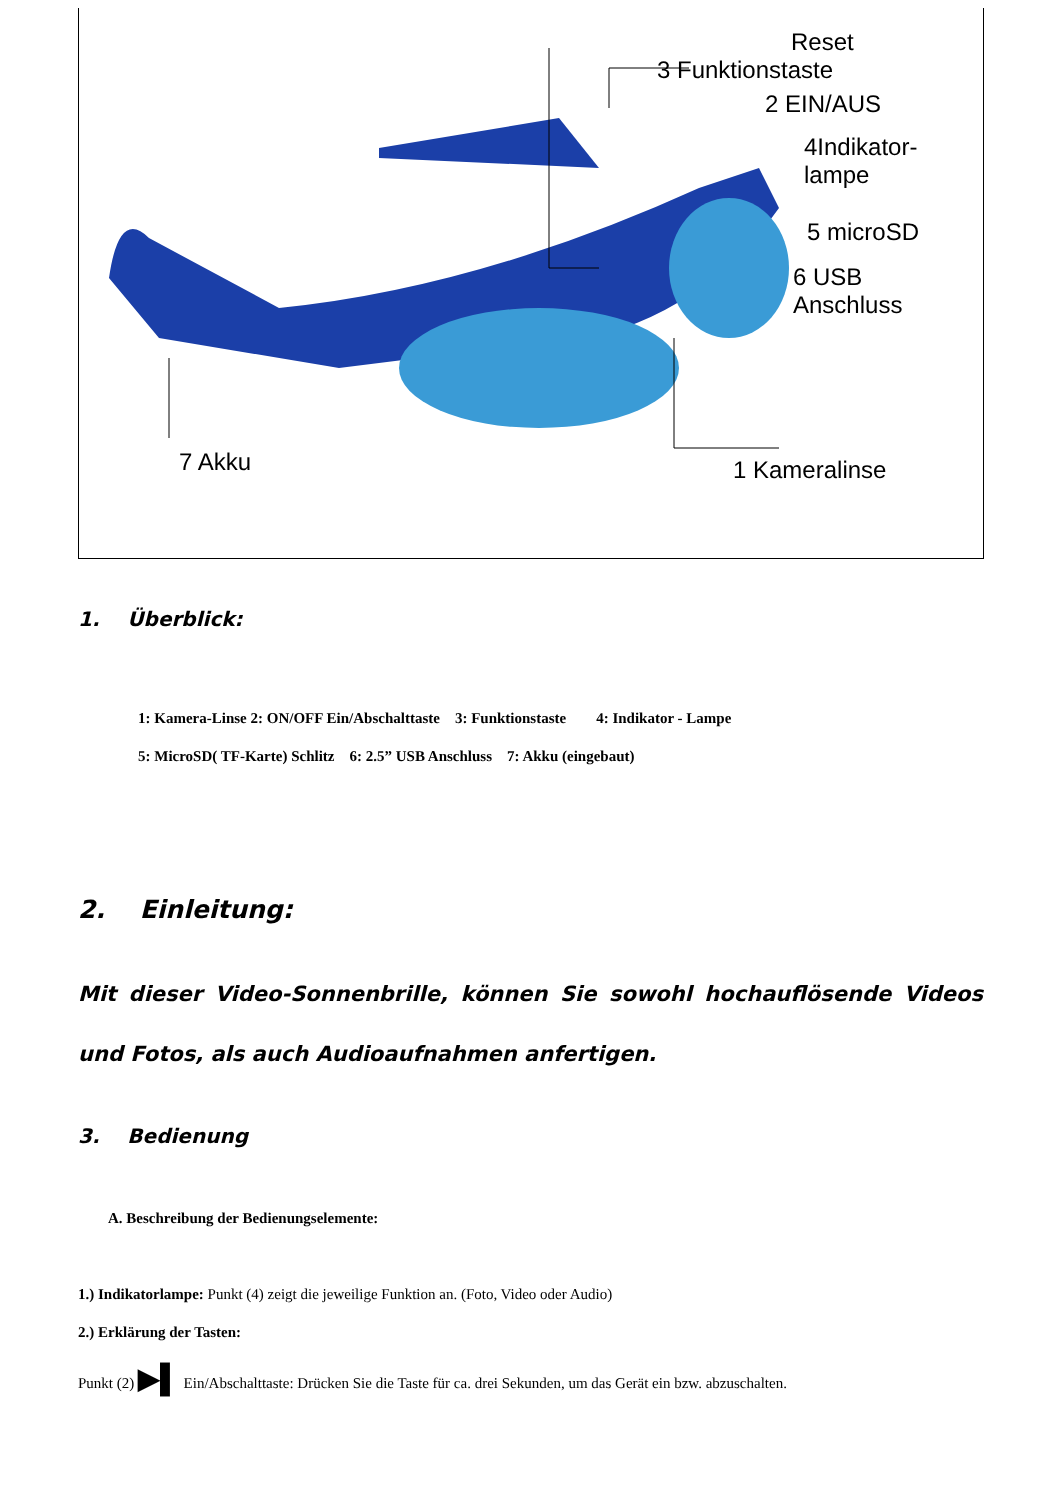Reset
3 Funktionstaste
2 EIN/AUS
4Indikator-
lampe
5 microSD
6 USB
Anschluss
7 Akku 1 Kameralinse
1. Überblick:
1: Kamera-Linse 2: ON/OFF Ein/Abschalttaste 3: Funktionstaste 4: Indikator - Lampe
5: MicroSD( TF-Karte) Schlitz 6: 2.5” USB Anschluss 7: Akku (eingebaut)
2. Einleitung:
Mit dieser Video-Sonnenbrille, können Sie sowohl hochauflösende Videos und Fotos, als auch Audioaufnahmen anfertigen.
3. Bedienung
A. Beschreibung der Bedienungselemente:
1.) Indikatorlampe: Punkt (4) zeigt die jeweilige Funktion an. (Foto, Video oder Audio)
2.) Erklärung der Tasten:
Punkt (2) ▶▌ Ein/Abschalttaste: Drücken Sie die Taste für ca. drei Sekunden, um das Gerät ein bzw. abzuschalten.